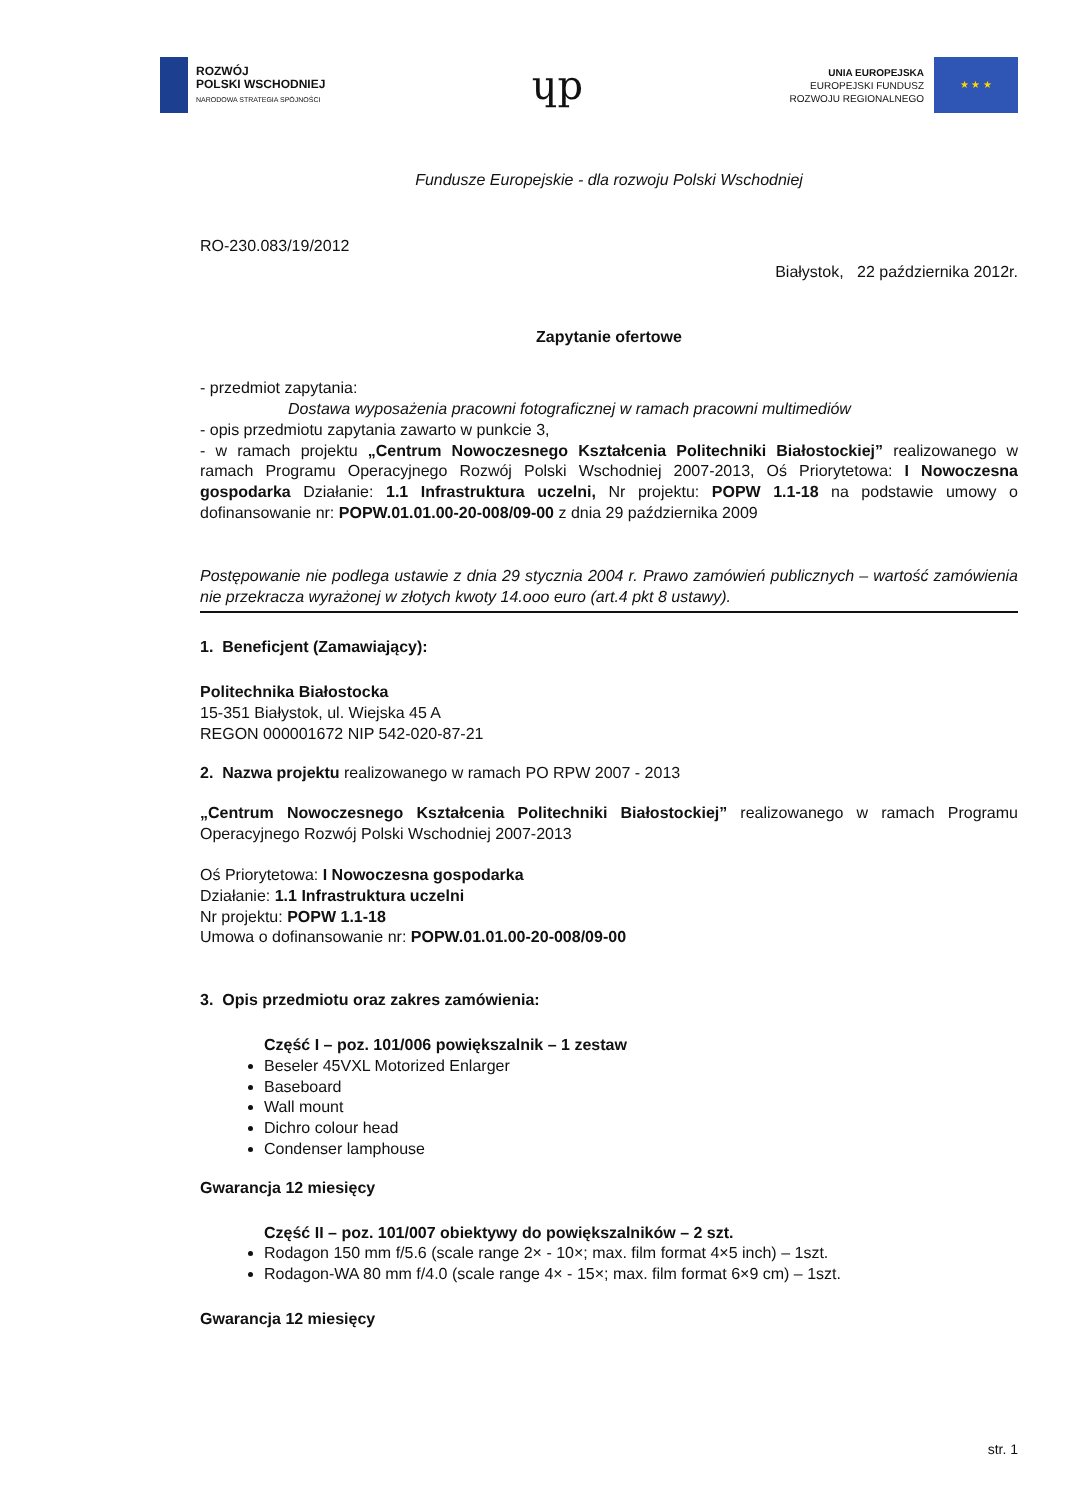ROZWÓJ
POLSKI WSCHODNIEJ
NARODOWA STRATEGIA SPÓJNOŚCI
ɥp
UNIA EUROPEJSKA
EUROPEJSKI FUNDUSZ
ROZWOJU REGIONALNEGO
★ ★ ★
Fundusze Europejskie - dla rozwoju Polski Wschodniej
RO-230.083/19/2012
Białystok, 22 października 2012r.
Zapytanie ofertowe
- przedmiot zapytania:
Dostawa wyposażenia pracowni fotograficznej w ramach pracowni multimediów
- opis przedmiotu zapytania zawarto w punkcie 3,
- w ramach projektu „Centrum Nowoczesnego Kształcenia Politechniki Białostockiej” realizowanego w ramach Programu Operacyjnego Rozwój Polski Wschodniej 2007-2013, Oś Priorytetowa: I Nowoczesna gospodarka Działanie: 1.1 Infrastruktura uczelni, Nr projektu: POPW 1.1-18 na podstawie umowy o dofinansowanie nr: POPW.01.01.00-20-008/09-00 z dnia 29 października 2009
Postępowanie nie podlega ustawie z dnia 29 stycznia 2004 r. Prawo zamówień publicznych – wartość zamówienia nie przekracza wyrażonej w złotych kwoty 14.ooo euro (art.4 pkt 8 ustawy).
1. Beneficjent (Zamawiający):
Politechnika Białostocka
15-351 Białystok, ul. Wiejska 45 A
REGON 000001672 NIP 542-020-87-21
2. Nazwa projektu realizowanego w ramach PO RPW 2007 - 2013
„Centrum Nowoczesnego Kształcenia Politechniki Białostockiej” realizowanego w ramach Programu Operacyjnego Rozwój Polski Wschodniej 2007-2013
Oś Priorytetowa: I Nowoczesna gospodarka
Działanie: 1.1 Infrastruktura uczelni
Nr projektu: POPW 1.1-18
Umowa o dofinansowanie nr: POPW.01.01.00-20-008/09-00
3. Opis przedmiotu oraz zakres zamówienia:
Część I – poz. 101/006 powiększalnik – 1 zestaw
Beseler 45VXL Motorized Enlarger
Baseboard
Wall mount
Dichro colour head
Condenser lamphouse
Gwarancja 12 miesięcy
Część II – poz. 101/007 obiektywy do powiększalników – 2 szt.
Rodagon 150 mm f/5.6 (scale range 2× - 10×; max. film format 4×5 inch) – 1szt.
Rodagon-WA 80 mm f/4.0 (scale range 4× - 15×; max. film format 6×9 cm) – 1szt.
Gwarancja 12 miesięcy
str. 1